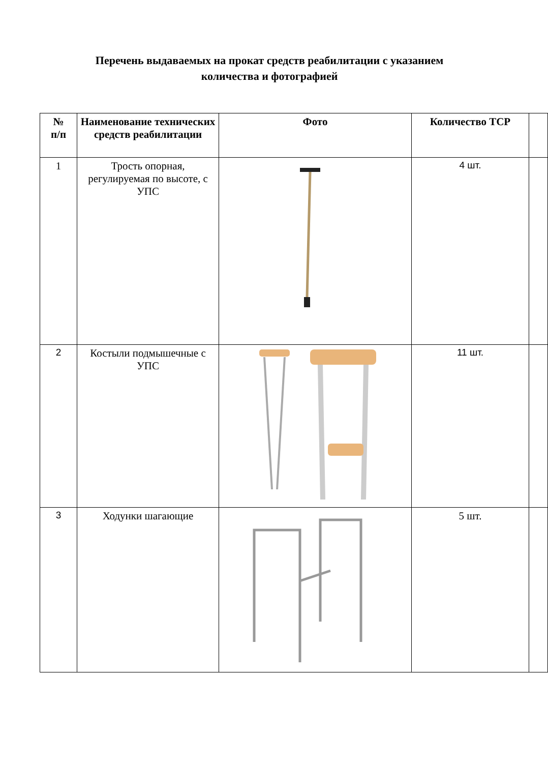Перечень выдаваемых на прокат средств реабилитации с указанием
количества и фотографией
| № п/п | Наименование технических средств реабилитации | Фото | Количество ТСР | |
| --- | --- | --- | --- | --- |
| 1 | Трость опорная, регулируемая по высоте, с УПС | | 4 шт. | |
| 2 | Костыли подмышечные с УПС | | 11 шт. | |
| 3 | Ходунки шагающие | | 5 шт. | |